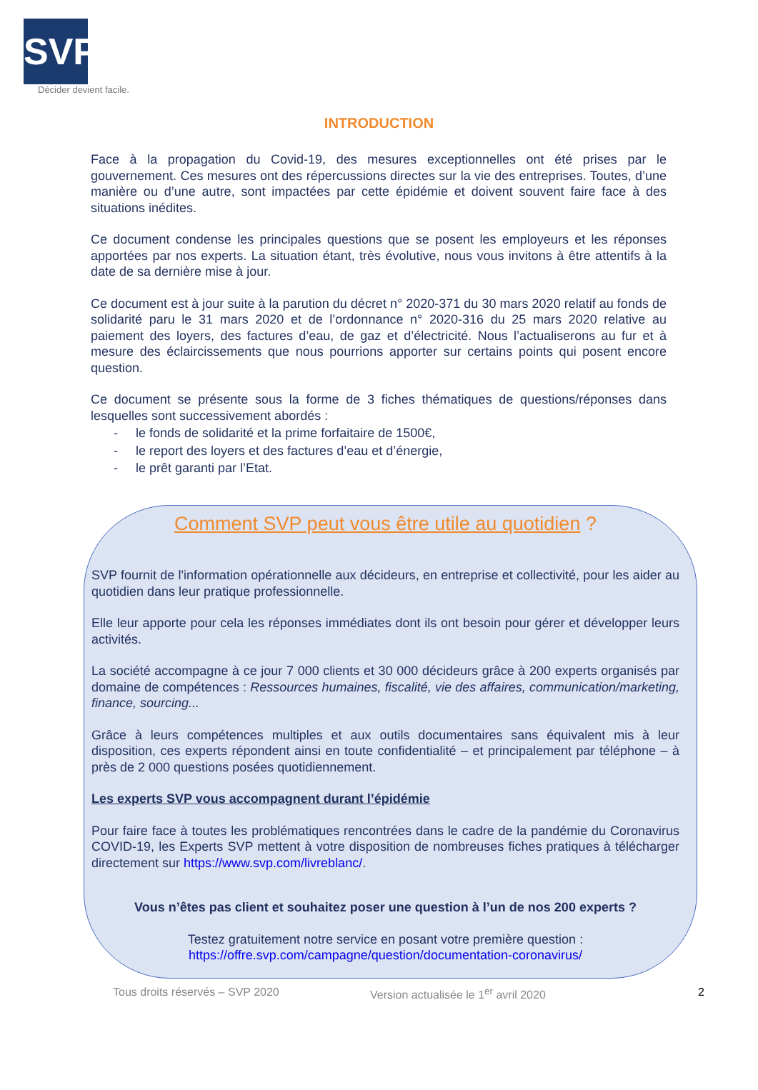SVP
Décider devient facile.
INTRODUCTION
Face à la propagation du Covid-19, des mesures exceptionnelles ont été prises par le gouvernement. Ces mesures ont des répercussions directes sur la vie des entreprises. Toutes, d’une manière ou d’une autre, sont impactées par cette épidémie et doivent souvent faire face à des situations inédites.
Ce document condense les principales questions que se posent les employeurs et les réponses apportées par nos experts. La situation étant, très évolutive, nous vous invitons à être attentifs à la date de sa dernière mise à jour.
Ce document est à jour suite à la parution du décret n° 2020-371 du 30 mars 2020 relatif au fonds de solidarité paru le 31 mars 2020 et de l’ordonnance n° 2020-316 du 25 mars 2020 relative au paiement des loyers, des factures d’eau, de gaz et d’électricité. Nous l’actualiserons au fur et à mesure des éclaircissements que nous pourrions apporter sur certains points qui posent encore question.
Ce document se présente sous la forme de 3 fiches thématiques de questions/réponses dans lesquelles sont successivement abordés :
- le fonds de solidarité et la prime forfaitaire de 1500€,
- le report des loyers et des factures d’eau et d’énergie,
- le prêt garanti par l’Etat.
Comment SVP peut vous être utile au quotidien ?
SVP fournit de l'information opérationnelle aux décideurs, en entreprise et collectivité, pour les aider au quotidien dans leur pratique professionnelle.
Elle leur apporte pour cela les réponses immédiates dont ils ont besoin pour gérer et développer leurs activités.
La société accompagne à ce jour 7 000 clients et 30 000 décideurs grâce à 200 experts organisés par domaine de compétences : Ressources humaines, fiscalité, vie des affaires, communication/marketing, finance, sourcing...
Grâce à leurs compétences multiples et aux outils documentaires sans équivalent mis à leur disposition, ces experts répondent ainsi en toute confidentialité – et principalement par téléphone – à près de 2 000 questions posées quotidiennement.
Les experts SVP vous accompagnent durant l’épidémie
Pour faire face à toutes les problématiques rencontrées dans le cadre de la pandémie du Coronavirus COVID-19, les Experts SVP mettent à votre disposition de nombreuses fiches pratiques à télécharger directement sur https://www.svp.com/livreblanc/.
Vous n’êtes pas client et souhaitez poser une question à l’un de nos 200 experts ?
Testez gratuitement notre service en posant votre première question :
https://offre.svp.com/campagne/question/documentation-coronavirus/
Tous droits réservés – SVP 2020 Version actualisée le 1<sup>er</sup> avril 2020 2